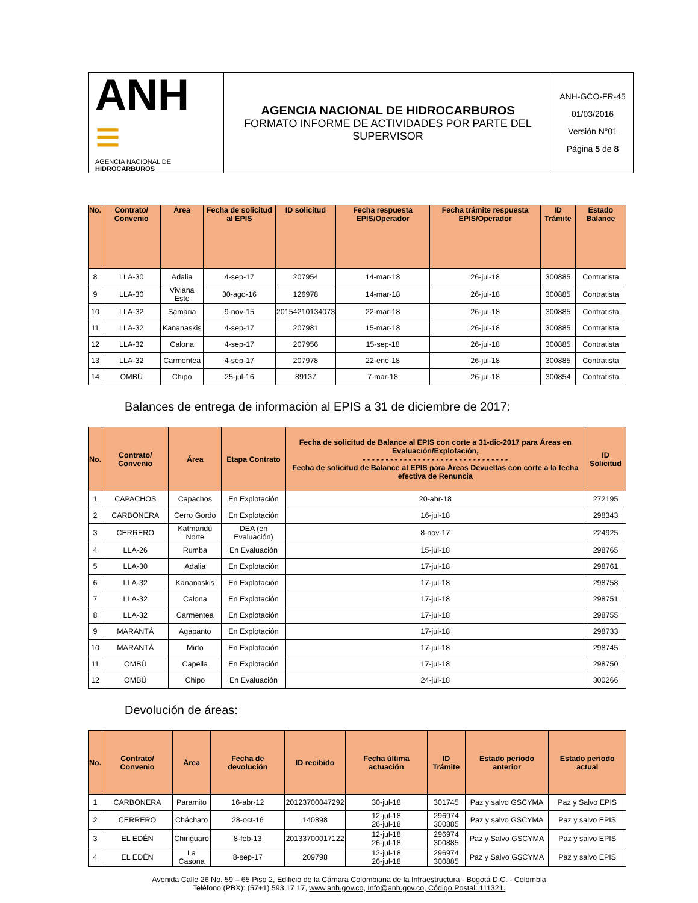| ANH ≡ AGENCIA NACIONAL DE HIDROCARBUROS | AGENCIA NACIONAL DE HIDROCARBUROS FORMATO INFORME DE ACTIVIDADES POR PARTE DEL SUPERVISOR | ANH-GCO-FR-45 01/03/2016 Versión N°01 Página 5 de 8 |
| No. | Contrato/ Convenio | Área | Fecha de solicitud al EPIS | ID solicitud | Fecha respuesta EPIS/Operador | Fecha trámite respuesta EPIS/Operador | ID Trámite | Estado Balance |
| --- | --- | --- | --- | --- | --- | --- | --- | --- |
| 8 | LLA-30 | Adalia | 4-sep-17 | 207954 | 14-mar-18 | 26-jul-18 | 300885 | Contratista |
| 9 | LLA-30 | Viviana Este | 30-ago-16 | 126978 | 14-mar-18 | 26-jul-18 | 300885 | Contratista |
| 10 | LLA-32 | Samaria | 9-nov-15 | 20154210134073 | 22-mar-18 | 26-jul-18 | 300885 | Contratista |
| 11 | LLA-32 | Kananaskis | 4-sep-17 | 207981 | 15-mar-18 | 26-jul-18 | 300885 | Contratista |
| 12 | LLA-32 | Calona | 4-sep-17 | 207956 | 15-sep-18 | 26-jul-18 | 300885 | Contratista |
| 13 | LLA-32 | Carmentea | 4-sep-17 | 207978 | 22-ene-18 | 26-jul-18 | 300885 | Contratista |
| 14 | OMBÚ | Chipo | 25-jul-16 | 89137 | 7-mar-18 | 26-jul-18 | 300854 | Contratista |
Balances de entrega de información al EPIS a 31 de diciembre de 2017:
| No. | Contrato/ Convenio | Área | Etapa Contrato | Fecha de solicitud de Balance al EPIS con corte a 31-dic-2017 para Áreas en Evaluación/Explotación, - - - - - - - - - - - - - - - - - - - - - - - - - - - - - - - - Fecha de solicitud de Balance al EPIS para Áreas Devueltas con corte a la fecha efectiva de Renuncia | ID Solicitud |
| --- | --- | --- | --- | --- | --- |
| 1 | CAPACHOS | Capachos | En Explotación | 20-abr-18 | 272195 |
| 2 | CARBONERA | Cerro Gordo | En Explotación | 16-jul-18 | 298343 |
| 3 | CERRERO | Katmandú Norte | DEA (en Evaluación) | 8-nov-17 | 224925 |
| 4 | LLA-26 | Rumba | En Evaluación | 15-jul-18 | 298765 |
| 5 | LLA-30 | Adalia | En Explotación | 17-jul-18 | 298761 |
| 6 | LLA-32 | Kananaskis | En Explotación | 17-jul-18 | 298758 |
| 7 | LLA-32 | Calona | En Explotación | 17-jul-18 | 298751 |
| 8 | LLA-32 | Carmentea | En Explotación | 17-jul-18 | 298755 |
| 9 | MARANTÁ | Agapanto | En Explotación | 17-jul-18 | 298733 |
| 10 | MARANTÁ | Mirto | En Explotación | 17-jul-18 | 298745 |
| 11 | OMBÚ | Capella | En Explotación | 17-jul-18 | 298750 |
| 12 | OMBÚ | Chipo | En Evaluación | 24-jul-18 | 300266 |
Devolución de áreas:
| No. | Contrato/ Convenio | Área | Fecha de devolución | ID recibido | Fecha última actuación | ID Trámite | Estado periodo anterior | Estado periodo actual |
| --- | --- | --- | --- | --- | --- | --- | --- | --- |
| 1 | CARBONERA | Paramito | 16-abr-12 | 20123700047292 | 30-jul-18 | 301745 | Paz y salvo GSCYMA | Paz y Salvo EPIS |
| 2 | CERRERO | Chácharo | 28-oct-16 | 140898 | 12-jul-18 26-jul-18 | 296974 300885 | Paz y salvo GSCYMA | Paz y salvo EPIS |
| 3 | EL EDÉN | Chiriguaro | 8-feb-13 | 20133700017122 | 12-jul-18 26-jul-18 | 296974 300885 | Paz y Salvo GSCYMA | Paz y salvo EPIS |
| 4 | EL EDÉN | La Casona | 8-sep-17 | 209798 | 12-jul-18 26-jul-18 | 296974 300885 | Paz y Salvo GSCYMA | Paz y salvo EPIS |
Avenida Calle 26 No. 59 – 65 Piso 2, Edificio de la Cámara Colombiana de la Infraestructura - Bogotá D.C. - Colombia
Teléfono (PBX): (57+1) 593 17 17, www.anh.gov.co, Info@anh.gov.co, Código Postal: 111321.